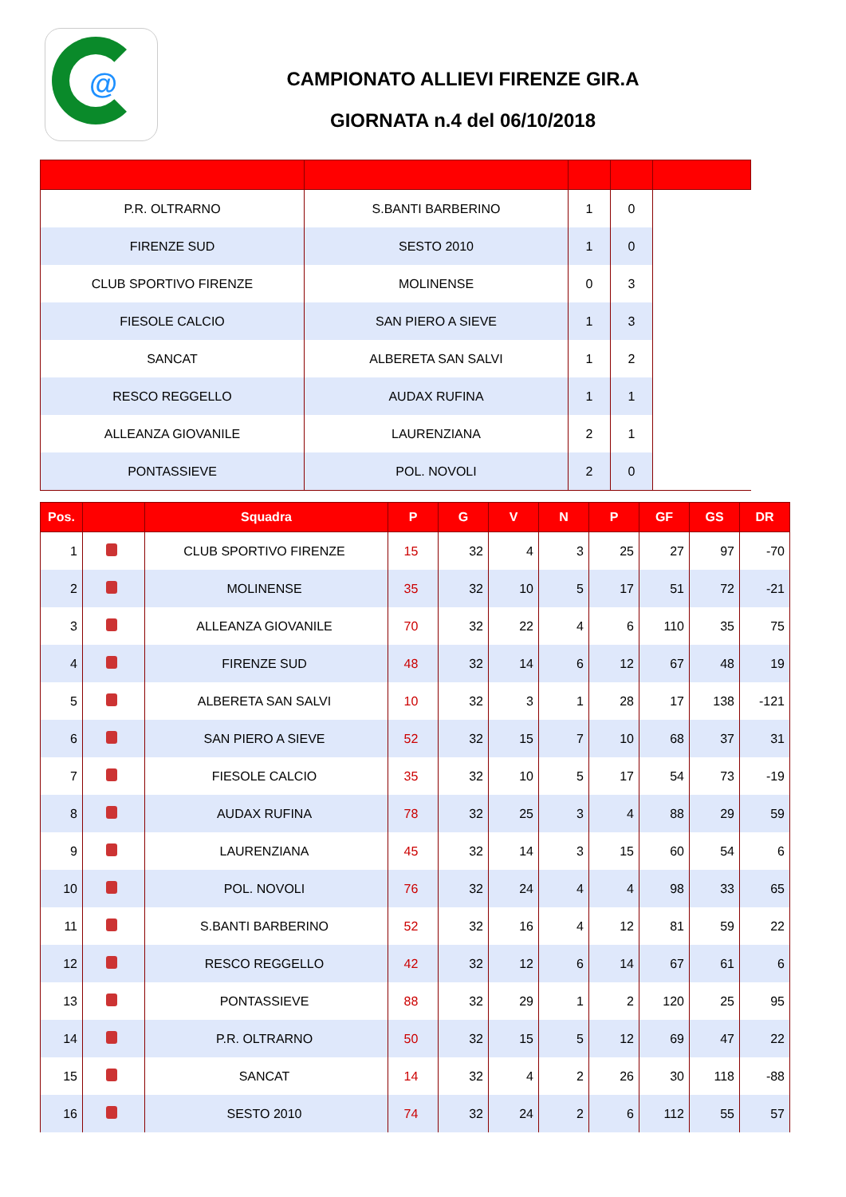@
CAMPIONATO ALLIEVI FIRENZE GIR.A
GIORNATA n.4 del 06/10/2018
| P.R. OLTRARNO | S.BANTI BARBERINO | 1 | 0 | |
| FIRENZE SUD | SESTO 2010 | 1 | 0 | |
| CLUB SPORTIVO FIRENZE | MOLINENSE | 0 | 3 | |
| FIESOLE CALCIO | SAN PIERO A SIEVE | 1 | 3 | |
| SANCAT | ALBERETA SAN SALVI | 1 | 2 | |
| RESCO REGGELLO | AUDAX RUFINA | 1 | 1 | |
| ALLEANZA GIOVANILE | LAURENZIANA | 2 | 1 | |
| PONTASSIEVE | POL. NOVOLI | 2 | 0 | |
| Pos. | | Squadra | P | G | V | N | P | GF | GS | DR |
| --- | --- | --- | --- | --- | --- | --- | --- | --- | --- | --- |
| 1 | | CLUB SPORTIVO FIRENZE | 15 | 32 | 4 | 3 | 25 | 27 | 97 | -70 |
| 2 | | MOLINENSE | 35 | 32 | 10 | 5 | 17 | 51 | 72 | -21 |
| 3 | | ALLEANZA GIOVANILE | 70 | 32 | 22 | 4 | 6 | 110 | 35 | 75 |
| 4 | | FIRENZE SUD | 48 | 32 | 14 | 6 | 12 | 67 | 48 | 19 |
| 5 | | ALBERETA SAN SALVI | 10 | 32 | 3 | 1 | 28 | 17 | 138 | -121 |
| 6 | | SAN PIERO A SIEVE | 52 | 32 | 15 | 7 | 10 | 68 | 37 | 31 |
| 7 | | FIESOLE CALCIO | 35 | 32 | 10 | 5 | 17 | 54 | 73 | -19 |
| 8 | | AUDAX RUFINA | 78 | 32 | 25 | 3 | 4 | 88 | 29 | 59 |
| 9 | | LAURENZIANA | 45 | 32 | 14 | 3 | 15 | 60 | 54 | 6 |
| 10 | | POL. NOVOLI | 76 | 32 | 24 | 4 | 4 | 98 | 33 | 65 |
| 11 | | S.BANTI BARBERINO | 52 | 32 | 16 | 4 | 12 | 81 | 59 | 22 |
| 12 | | RESCO REGGELLO | 42 | 32 | 12 | 6 | 14 | 67 | 61 | 6 |
| 13 | | PONTASSIEVE | 88 | 32 | 29 | 1 | 2 | 120 | 25 | 95 |
| 14 | | P.R. OLTRARNO | 50 | 32 | 15 | 5 | 12 | 69 | 47 | 22 |
| 15 | | SANCAT | 14 | 32 | 4 | 2 | 26 | 30 | 118 | -88 |
| 16 | | SESTO 2010 | 74 | 32 | 24 | 2 | 6 | 112 | 55 | 57 |